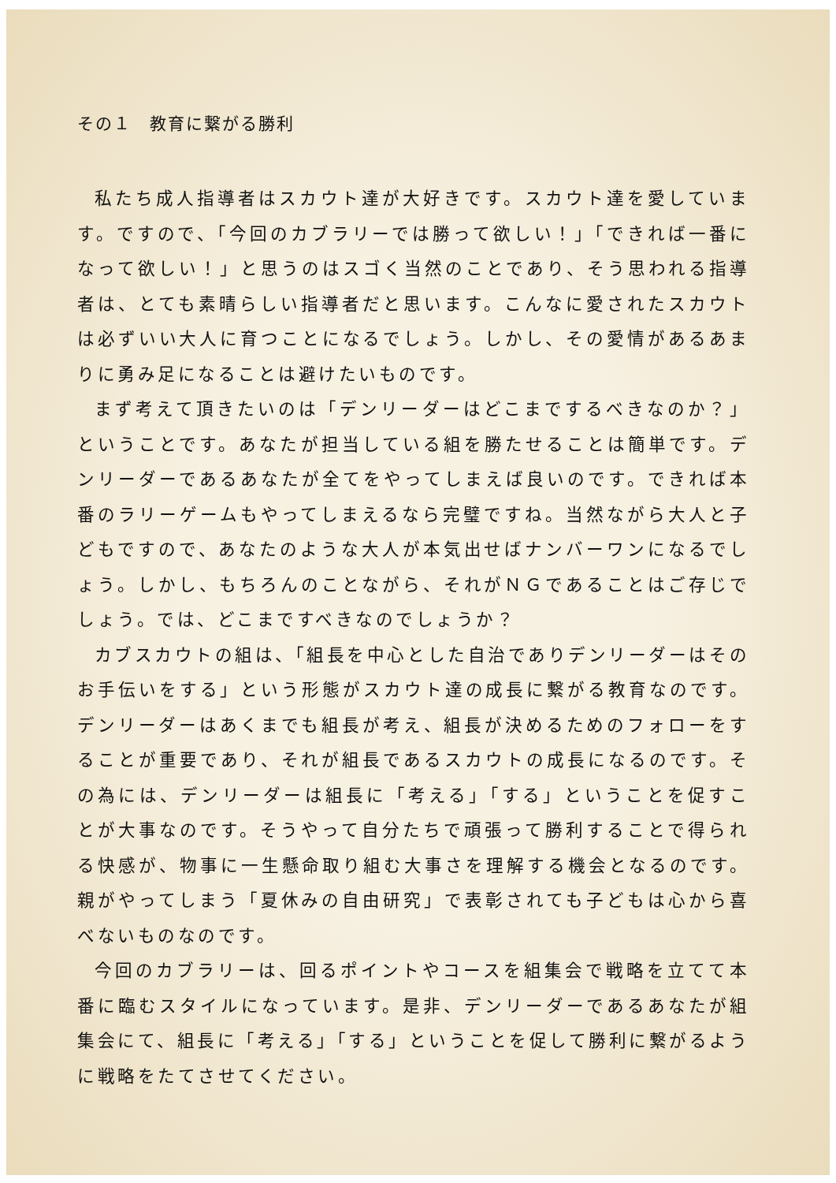その１　教育に繋がる勝利
私たち成人指導者はスカウト達が大好きです。スカウト達を愛しています。ですので、「今回のカブラリーでは勝って欲しい！」「できれば一番になって欲しい！」と思うのはスゴく当然のことであり、そう思われる指導者は、とても素晴らしい指導者だと思います。こんなに愛されたスカウトは必ずいい大人に育つことになるでしょう。しかし、その愛情があるあまりに勇み足になることは避けたいものです。
まず考えて頂きたいのは「デンリーダーはどこまでするべきなのか？」ということです。あなたが担当している組を勝たせることは簡単です。デンリーダーであるあなたが全てをやってしまえば良いのです。できれば本番のラリーゲームもやってしまえるなら完璧ですね。当然ながら大人と子どもですので、あなたのような大人が本気出せばナンバーワンになるでしょう。しかし、もちろんのことながら、それがＮＧであることはご存じでしょう。では、どこまですべきなのでしょうか？
カブスカウトの組は、「組長を中心とした自治でありデンリーダーはそのお手伝いをする」という形態がスカウト達の成長に繋がる教育なのです。デンリーダーはあくまでも組長が考え、組長が決めるためのフォローをすることが重要であり、それが組長であるスカウトの成長になるのです。その為には、デンリーダーは組長に「考える」「する」ということを促すことが大事なのです。そうやって自分たちで頑張って勝利することで得られる快感が、物事に一生懸命取り組む大事さを理解する機会となるのです。親がやってしまう「夏休みの自由研究」で表彰されても子どもは心から喜べないものなのです。
今回のカブラリーは、回るポイントやコースを組集会で戦略を立てて本番に臨むスタイルになっています。是非、デンリーダーであるあなたが組集会にて、組長に「考える」「する」ということを促して勝利に繋がるように戦略をたてさせてください。